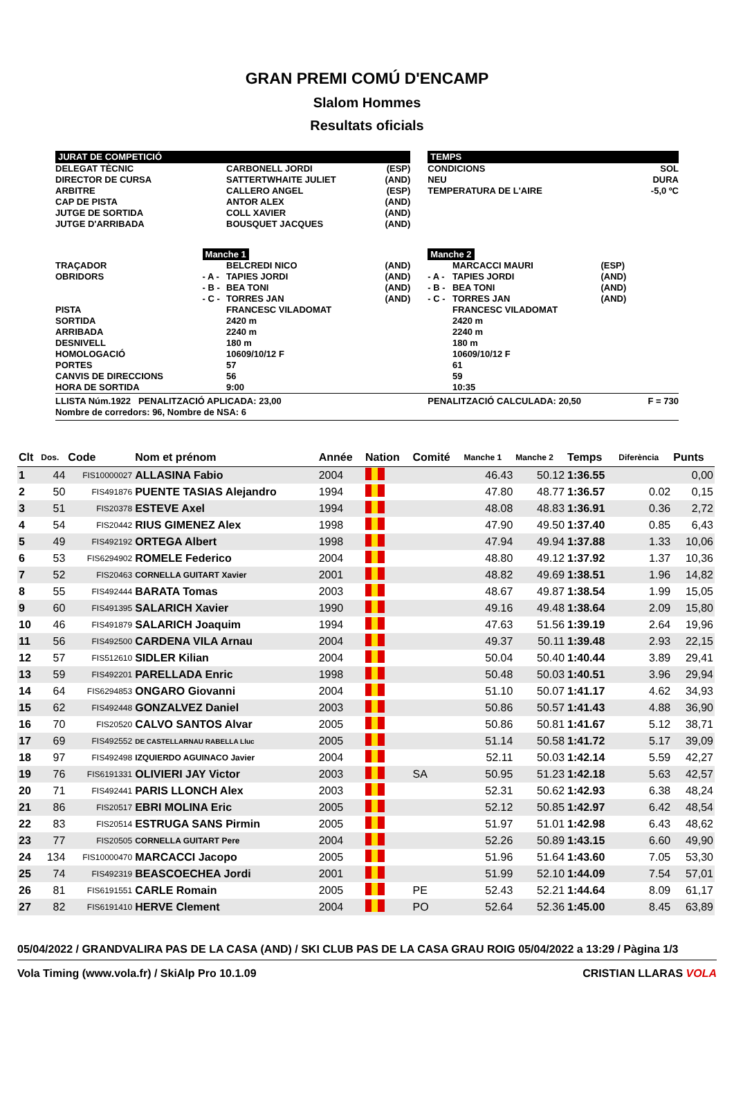GRAN PREMI COMÚ D'ENCAMP
Slalom Hommes
Resultats oficials
| JURAT DE COMPETICIÓ | | | | | TEMPS | | | |
| DELEGAT TÈCNIC DIRECTOR DE CURSA ARBITRE CAP DE PISTA JUTGE DE SORTIDA JUTGE D'ARRIBADA | | CARBONELL JORDI SATTERTWHAITE JULIET CALLERO ANGEL ANTOR ALEX COLL XAVIER BOUSQUET JACQUES | (ESP) (AND) (ESP) (AND) (AND) (AND) | | CONDICIONS NEU TEMPERATURA DE L'AIRE | | | SOL DURA -5,0 ºC |
| | Manche 1 | | | | Manche 2 | | | |
| TRAÇADOR OBRIDORS | - A - - B - - C - | BELCREDI NICO TAPIES JORDI BEA TONI TORRES JAN | (AND) (AND) (AND) (AND) | | - A - - B - - C - | MARCACCI MAURI TAPIES JORDI BEA TONI TORRES JAN | (ESP) (AND) (AND) (AND) | |
| PISTA SORTIDA ARRIBADA DESNIVELL HOMOLOGACIÓ PORTES CANVIS DE DIRECCIONS HORA DE SORTIDA | | FRANCESC VILADOMAT 2420 m 2240 m 180 m 10609/10/12 F 57 56 9:00 | | | | FRANCESC VILADOMAT 2420 m 2240 m 180 m 10609/10/12 F 61 59 10:35 | | |
| LLISTA Núm.1922 PENALITZACIÓ APLICADA: 23,00 Nombre de corredors: 96, Nombre de NSA: 6 | | | | | PENALITZACIÓ CALCULADA: 20,50 | | | F = 730 |
| Clt | Dos. | Code | Nom et prénom | Année | Nation | Comité | Manche 1 | Manche 2 | Temps | Diferència | Punts |
| --- | --- | --- | --- | --- | --- | --- | --- | --- | --- | --- | --- |
| 1 | 44 | FIS10000027 | ALLASINA Fabio | 2004 | | | 46.43 | 50.12 | 1:36.55 | | 0,00 |
| 2 | 50 | FIS491876 | PUENTE TASIAS Alejandro | 1994 | | | 47.80 | 48.77 | 1:36.57 | 0.02 | 0,15 |
| 3 | 51 | FIS20378 | ESTEVE Axel | 1994 | | | 48.08 | 48.83 | 1:36.91 | 0.36 | 2,72 |
| 4 | 54 | FIS20442 | RIUS GIMENEZ Alex | 1998 | | | 47.90 | 49.50 | 1:37.40 | 0.85 | 6,43 |
| 5 | 49 | FIS492192 | ORTEGA Albert | 1998 | | | 47.94 | 49.94 | 1:37.88 | 1.33 | 10,06 |
| 6 | 53 | FIS6294902 | ROMELE Federico | 2004 | | | 48.80 | 49.12 | 1:37.92 | 1.37 | 10,36 |
| 7 | 52 | FIS20463 | CORNELLA GUITART Xavier | 2001 | | | 48.82 | 49.69 | 1:38.51 | 1.96 | 14,82 |
| 8 | 55 | FIS492444 | BARATA Tomas | 2003 | | | 48.67 | 49.87 | 1:38.54 | 1.99 | 15,05 |
| 9 | 60 | FIS491395 | SALARICH Xavier | 1990 | | | 49.16 | 49.48 | 1:38.64 | 2.09 | 15,80 |
| 10 | 46 | FIS491879 | SALARICH Joaquim | 1994 | | | 47.63 | 51.56 | 1:39.19 | 2.64 | 19,96 |
| 11 | 56 | FIS492500 | CARDENA VILA Arnau | 2004 | | | 49.37 | 50.11 | 1:39.48 | 2.93 | 22,15 |
| 12 | 57 | FIS512610 | SIDLER Kilian | 2004 | | | 50.04 | 50.40 | 1:40.44 | 3.89 | 29,41 |
| 13 | 59 | FIS492201 | PARELLADA Enric | 1998 | | | 50.48 | 50.03 | 1:40.51 | 3.96 | 29,94 |
| 14 | 64 | FIS6294853 | ONGARO Giovanni | 2004 | | | 51.10 | 50.07 | 1:41.17 | 4.62 | 34,93 |
| 15 | 62 | FIS492448 | GONZALVEZ Daniel | 2003 | | | 50.86 | 50.57 | 1:41.43 | 4.88 | 36,90 |
| 16 | 70 | FIS20520 | CALVO SANTOS Alvar | 2005 | | | 50.86 | 50.81 | 1:41.67 | 5.12 | 38,71 |
| 17 | 69 | FIS492552 | DE CASTELLARNAU RABELLA Lluc | 2005 | | | 51.14 | 50.58 | 1:41.72 | 5.17 | 39,09 |
| 18 | 97 | FIS492498 | IZQUIERDO AGUINACO Javier | 2004 | | | 52.11 | 50.03 | 1:42.14 | 5.59 | 42,27 |
| 19 | 76 | FIS6191331 | OLIVIERI JAY Victor | 2003 | | SA | 50.95 | 51.23 | 1:42.18 | 5.63 | 42,57 |
| 20 | 71 | FIS492441 | PARIS LLONCH Alex | 2003 | | | 52.31 | 50.62 | 1:42.93 | 6.38 | 48,24 |
| 21 | 86 | FIS20517 | EBRI MOLINA Eric | 2005 | | | 52.12 | 50.85 | 1:42.97 | 6.42 | 48,54 |
| 22 | 83 | FIS20514 | ESTRUGA SANS Pirmin | 2005 | | | 51.97 | 51.01 | 1:42.98 | 6.43 | 48,62 |
| 23 | 77 | FIS20505 | CORNELLA GUITART Pere | 2004 | | | 52.26 | 50.89 | 1:43.15 | 6.60 | 49,90 |
| 24 | 134 | FIS10000470 | MARCACCI Jacopo | 2005 | | | 51.96 | 51.64 | 1:43.60 | 7.05 | 53,30 |
| 25 | 74 | FIS492319 | BEASCOECHEA Jordi | 2001 | | | 51.99 | 52.10 | 1:44.09 | 7.54 | 57,01 |
| 26 | 81 | FIS6191551 | CARLE Romain | 2005 | | PE | 52.43 | 52.21 | 1:44.64 | 8.09 | 61,17 |
| 27 | 82 | FIS6191410 | HERVE Clement | 2004 | | PO | 52.64 | 52.36 | 1:45.00 | 8.45 | 63,89 |
05/04/2022 / GRANDVALIRA PAS DE LA CASA (AND) / SKI CLUB PAS DE LA CASA GRAU ROIG 05/04/2022 a 13:29 / Pàgina 1/3
Vola Timing (www.vola.fr) / SkiAlp Pro 10.1.09 CRISTIAN LLARAS VOLA